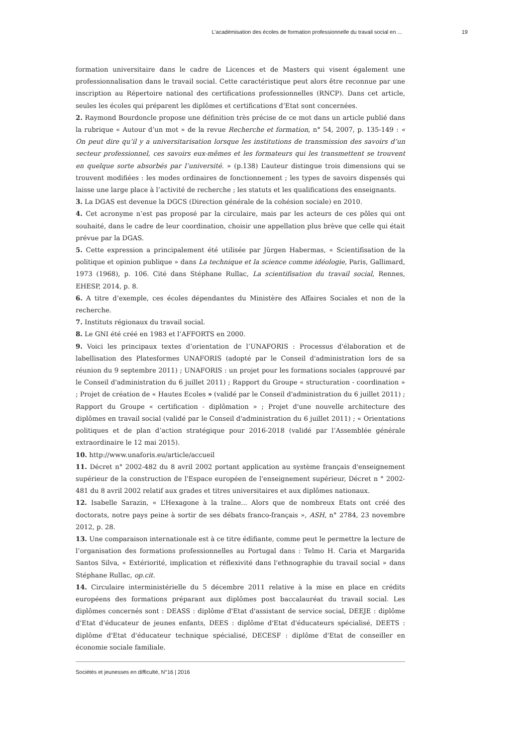L’académisation des écoles de formation professionnelle du travail social en ... 19
formation universitaire dans le cadre de Licences et de Masters qui visent également une professionnalisation dans le travail social. Cette caractéristique peut alors être reconnue par une inscription au Répertoire national des certifications professionnelles (RNCP). Dans cet article, seules les écoles qui préparent les diplômes et certifications d’Etat sont concernées.
2. Raymond Bourdoncle propose une définition très précise de ce mot dans un article publié dans la rubrique « Autour d’un mot » de la revue Recherche et formation, n° 54, 2007, p. 135-149 : « On peut dire qu’il y a universitarisation lorsque les institutions de transmission des savoirs d’un secteur professionnel, ces savoirs eux-mêmes et les formateurs qui les transmettent se trouvent en quelque sorte absorbés par l’université. » (p.138) L’auteur distingue trois dimensions qui se trouvent modifiées : les modes ordinaires de fonctionnement ; les types de savoirs dispensés qui laisse une large place à l’activité de recherche ; les statuts et les qualifications des enseignants.
3. La DGAS est devenue la DGCS (Direction générale de la cohésion sociale) en 2010.
4. Cet acronyme n’est pas proposé par la circulaire, mais par les acteurs de ces pôles qui ont souhaité, dans le cadre de leur coordination, choisir une appellation plus brève que celle qui était prévue par la DGAS.
5. Cette expression a principalement été utilisée par Jürgen Habermas, « Scientifisation de la politique et opinion publique » dans La technique et la science comme idéologie, Paris, Gallimard, 1973 (1968), p. 106. Cité dans Stéphane Rullac, La scientifisation du travail social, Rennes, EHESP, 2014, p. 8.
6. A titre d’exemple, ces écoles dépendantes du Ministère des Affaires Sociales et non de la recherche.
7. Instituts régionaux du travail social.
8. Le GNI été créé en 1983 et l’AFFORTS en 2000.
9. Voici les principaux textes d’orientation de l’UNAFORIS : Processus d'élaboration et de labellisation des Platesformes UNAFORIS (adopté par le Conseil d'administration lors de sa réunion du 9 septembre 2011) ; UNAFORIS : un projet pour les formations sociales (approuvé par le Conseil d'administration du 6 juillet 2011) ; Rapport du Groupe « structuration - coordination » ; Projet de création de « Hautes Ecoles » (validé par le Conseil d'administration du 6 juillet 2011) ; Rapport du Groupe « certification - diplômation » ; Projet d'une nouvelle architecture des diplômes en travail social (validé par le Conseil d'administration du 6 juillet 2011) ; « Orientations politiques et de plan d’action stratégique pour 2016-2018 (validé par l’Assemblée générale extraordinaire le 12 mai 2015).
10. http://www.unaforis.eu/article/accueil
11. Décret n° 2002-482 du 8 avril 2002 portant application au système français d'enseignement supérieur de la construction de l'Espace européen de l'enseignement supérieur, Décret n ° 2002-481 du 8 avril 2002 relatif aux grades et titres universitaires et aux diplômes nationaux.
12. Isabelle Sarazin, « L’Hexagone à la traîne... Alors que de nombreux Etats ont créé des doctorats, notre pays peine à sortir de ses débats franco-français », ASH, n° 2784, 23 novembre 2012, p. 28.
13. Une comparaison internationale est à ce titre édifiante, comme peut le permettre la lecture de l’organisation des formations professionnelles au Portugal dans : Telmo H. Caria et Margarida Santos Silva, « Extériorité, implication et réflexivité dans l'ethnographie du travail social » dans Stéphane Rullac, op.cit.
14. Circulaire interministérielle du 5 décembre 2011 relative à la mise en place en crédits européens des formations préparant aux diplômes post baccalauréat du travail social. Les diplômes concernés sont : DEASS : diplôme d'Etat d'assistant de service social, DEEJE : diplôme d'Etat d'éducateur de jeunes enfants, DEES : diplôme d'Etat d'éducateurs spécialisé, DEETS : diplôme d'Etat d'éducateur technique spécialisé, DECESF : diplôme d'Etat de conseiller en économie sociale familiale.
Sociétés et jeunesses en difficulté, N°16 | 2016